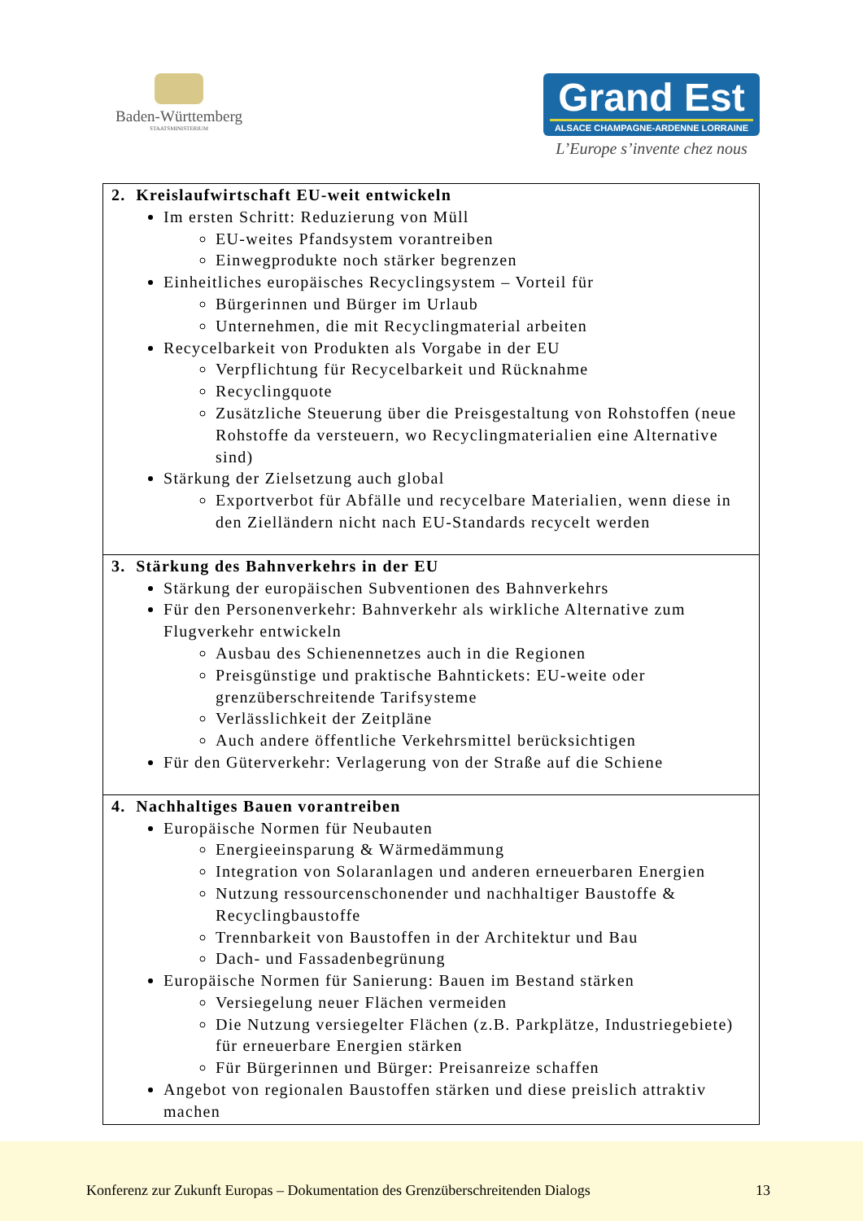Baden-Württemberg
STAATSMINISTERIUM
Grand Est
ALSACE CHAMPAGNE-ARDENNE LORRAINE
L’Europe s’invente chez nous
| 2. Kreislaufwirtschaft EU-weit entwickeln Im ersten Schritt: Reduzierung von Müll EU-weites Pfandsystem vorantreiben Einwegprodukte noch stärker begrenzen Einheitliches europäisches Recyclingsystem – Vorteil für Bürgerinnen und Bürger im Urlaub Unternehmen, die mit Recyclingmaterial arbeiten Recycelbarkeit von Produkten als Vorgabe in der EU Verpflichtung für Recycelbarkeit und Rücknahme Recyclingquote Zusätzliche Steuerung über die Preisgestaltung von Rohstoffen (neue Rohstoffe da versteuern, wo Recyclingmaterialien eine Alternative sind) Stärkung der Zielsetzung auch global Exportverbot für Abfälle und recycelbare Materialien, wenn diese in den Zielländern nicht nach EU-Standards recycelt werden |
| 3. Stärkung des Bahnverkehrs in der EU Stärkung der europäischen Subventionen des Bahnverkehrs Für den Personenverkehr: Bahnverkehr als wirkliche Alternative zum Flugverkehr entwickeln Ausbau des Schienennetzes auch in die Regionen Preisgünstige und praktische Bahntickets: EU-weite oder grenzüberschreitende Tarifsysteme Verlässlichkeit der Zeitpläne Auch andere öffentliche Verkehrsmittel berücksichtigen Für den Güterverkehr: Verlagerung von der Straße auf die Schiene |
| 4. Nachhaltiges Bauen vorantreiben Europäische Normen für Neubauten Energieeinsparung & Wärmedämmung Integration von Solaranlagen und anderen erneuerbaren Energien Nutzung ressourcenschonender und nachhaltiger Baustoffe & Recyclingbaustoffe Trennbarkeit von Baustoffen in der Architektur und Bau Dach- und Fassadenbegrünung Europäische Normen für Sanierung: Bauen im Bestand stärken Versiegelung neuer Flächen vermeiden Die Nutzung versiegelter Flächen (z.B. Parkplätze, Industriegebiete) für erneuerbare Energien stärken Für Bürgerinnen und Bürger: Preisanreize schaffen Angebot von regionalen Baustoffen stärken und diese preislich attraktiv machen |
Konferenz zur Zukunft Europas – Dokumentation des Grenzüberschreitenden Dialogs 13